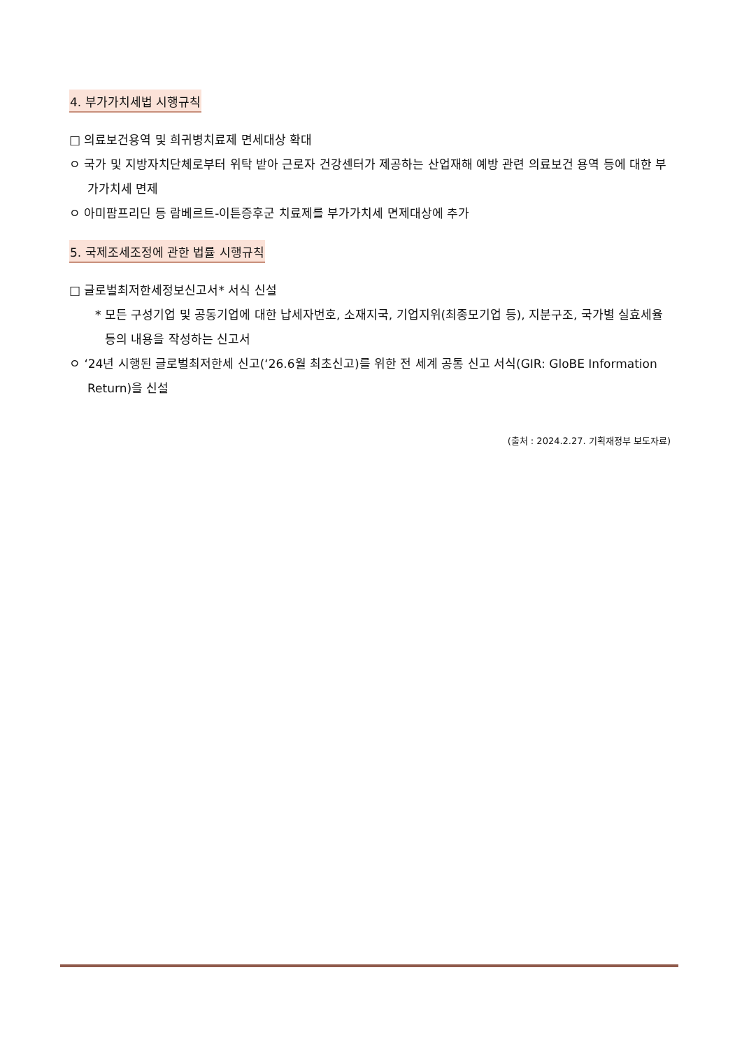4. 부가가치세법 시행규칙
□ 의료보건용역 및 희귀병치료제 면세대상 확대
ㅇ 국가 및 지방자치단체로부터 위탁 받아 근로자 건강센터가 제공하는 산업재해 예방 관련 의료보건 용역 등에 대한 부가가치세 면제
ㅇ 아미팜프리딘 등 람베르트-이튼증후군 치료제를 부가가치세 면제대상에 추가
5. 국제조세조정에 관한 법률 시행규칙
□ 글로벌최저한세정보신고서* 서식 신설
* 모든 구성기업 및 공동기업에 대한 납세자번호, 소재지국, 기업지위(최종모기업 등), 지분구조, 국가별 실효세율 등의 내용을 작성하는 신고서
ㅇ ‘24년 시행된 글로벌최저한세 신고(‘26.6월 최초신고)를 위한 전 세계 공통 신고 서식(GIR: GloBE Information Return)을 신설
(출처 : 2024.2.27. 기획재정부 보도자료)